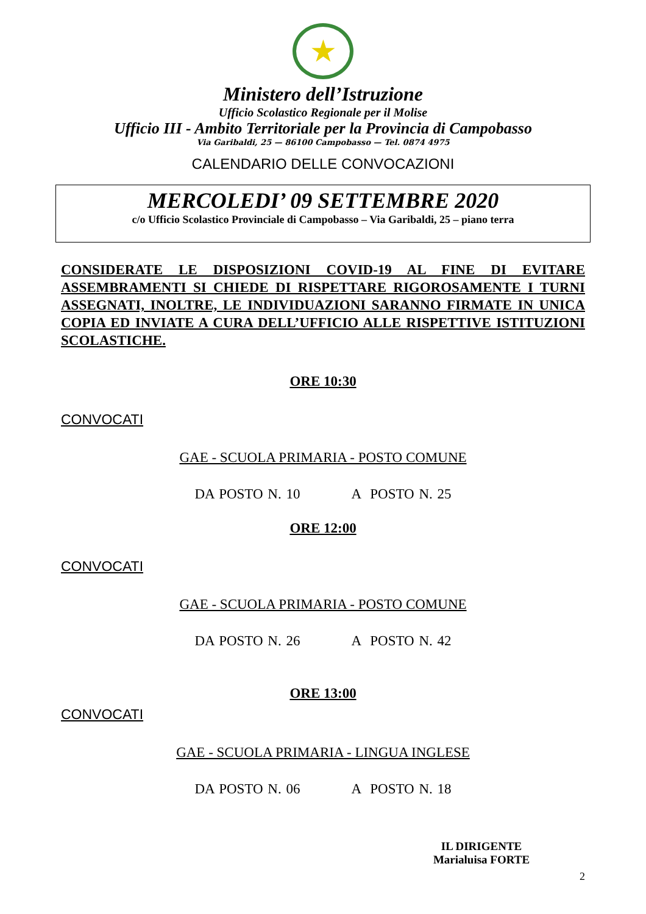★
Ministero dell’Istruzione
Ufficio Scolastico Regionale per il Molise
Ufficio III - Ambito Territoriale per la Provincia di Campobasso
Via Garibaldi, 25 — 86100 Campobasso — Tel. 0874 4975
CALENDARIO DELLE CONVOCAZIONI
MERCOLEDI’ 09 SETTEMBRE 2020
c/o Ufficio Scolastico Provinciale di Campobasso – Via Garibaldi, 25 – piano terra
CONSIDERATE LE DISPOSIZIONI COVID-19 AL FINE DI EVITARE ASSEMBRAMENTI SI CHIEDE DI RISPETTARE RIGOROSAMENTE I TURNI ASSEGNATI, INOLTRE, LE INDIVIDUAZIONI SARANNO FIRMATE IN UNICA COPIA ED INVIATE A CURA DELL’UFFICIO ALLE RISPETTIVE ISTITUZIONI SCOLASTICHE.
ORE 10:30
CONVOCATI
GAE - SCUOLA PRIMARIA - POSTO COMUNE
DA POSTO N. 10 A POSTO N. 25
ORE 12:00
CONVOCATI
GAE - SCUOLA PRIMARIA - POSTO COMUNE
DA POSTO N. 26 A POSTO N. 42
ORE 13:00
CONVOCATI
GAE - SCUOLA PRIMARIA - LINGUA INGLESE
DA POSTO N. 06 A POSTO N. 18
IL DIRIGENTE
Marialuisa FORTE
2